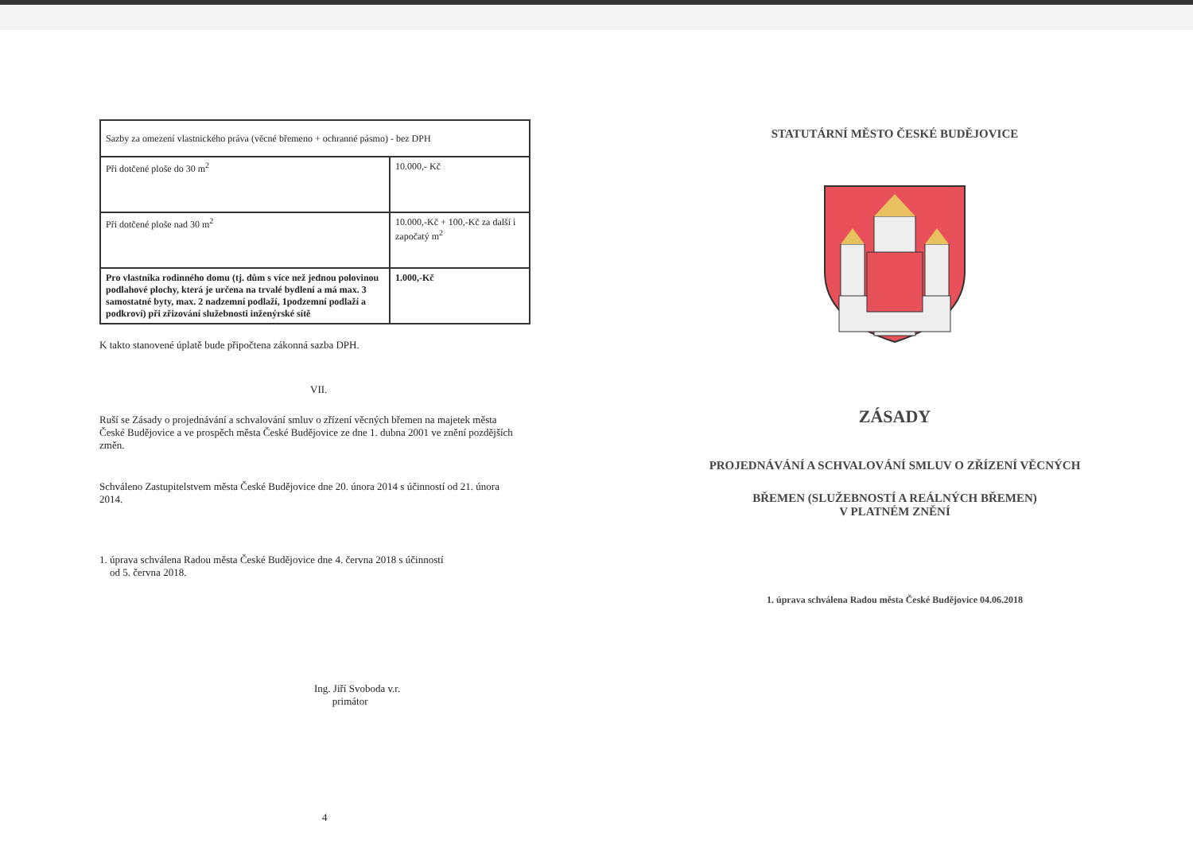| Sazby za omezení vlastnického práva (věcné břemeno + ochranné pásmo) - bez DPH | |
| Při dotčené ploše do 30 m<sup>2</sup> | 10.000,- Kč |
| Při dotčené ploše nad 30 m<sup>2</sup> | 10.000,-Kč + 100,-Kč za další i započatý m<sup>2</sup> |
| Pro vlastníka rodinného domu (tj. dům s více než jednou polovinou podlahové plochy, která je určena na trvalé bydlení a má max. 3 samostatné byty, max. 2 nadzemní podlaží, 1podzemní podlaží a podkroví) při zřizování služebnosti inženýrské sítě | 1.000,-Kč |
K takto stanovené úplatě bude připočtena zákonná sazba DPH.
VII.
Ruší se Zásady o projednávání a schvalování smluv o zřízení věcných břemen na majetek města České Budějovice a ve prospěch města České Budějovice ze dne 1. dubna 2001 ve znění pozdějších změn.
Schváleno Zastupitelstvem města České Budějovice dne 20. února 2014 s účinností od 21. února 2014.
1. úprava schválena Radou města České Budějovice dne 4. června 2018 s účinností
od 5. června 2018.
Ing. Jiří Svoboda v.r.
primátor
4
STATUTÁRNÍ MĚSTO ČESKÉ BUDĚJOVICE
ZÁSADY
PROJEDNÁVÁNÍ A SCHVALOVÁNÍ SMLUV O ZŘÍZENÍ VĚCNÝCH
BŘEMEN (SLUŽEBNOSTÍ A REÁLNÝCH BŘEMEN)
V PLATNÉM ZNĚNÍ
1. úprava schválena Radou města České Budějovice 04.06.2018